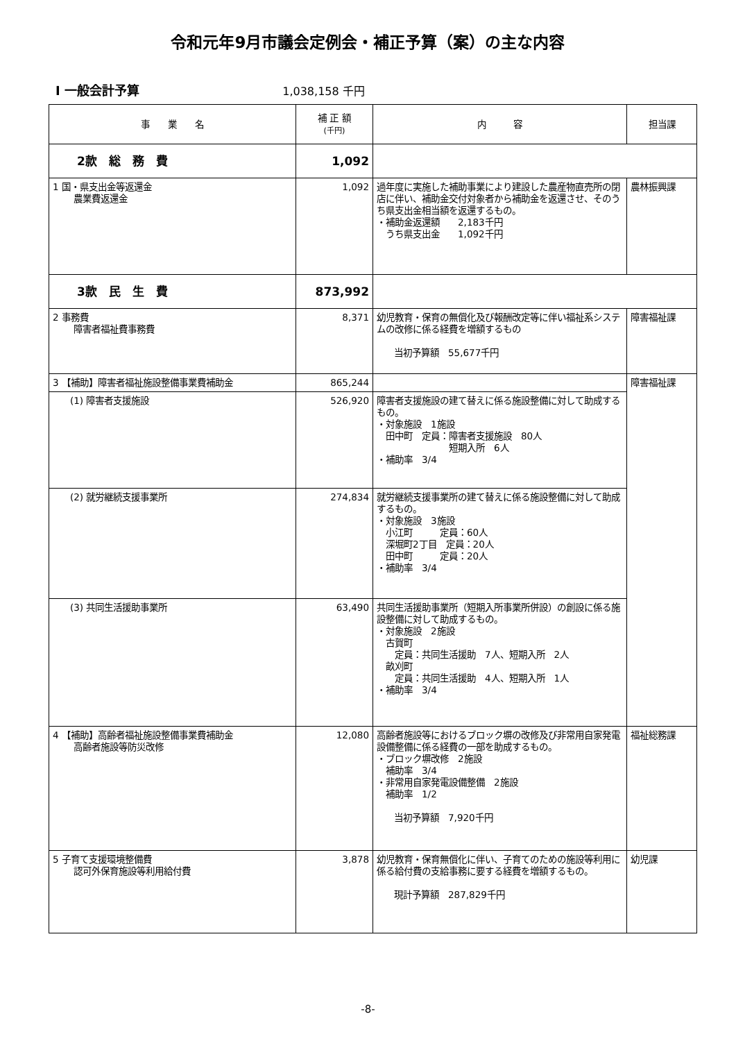令和元年9月市議会定例会・補正予算（案）の主な内容
Ⅰ 一般会計予算 1,038,158 千円
| 事 業 名 | 補 正 額 (千円) | 内 容 | 担当課 |
| --- | --- | --- | --- |
| 2款 総 務 費 | 1,092 | | |
| 1 国・県支出金等返還金 農業費返還金 | 1,092 | 過年度に実施した補助事業により建設した農産物直売所の閉店に伴い、補助金交付対象者から補助金を返還させ、そのうち県支出金相当額を返還するもの。 ・補助金返還額 2,183千円 うち県支出金 1,092千円 | 農林振興課 |
| 3款 民 生 費 | 873,992 | | |
| 2 事務費 障害者福祉費事務費 | 8,371 | 幼児教育・保育の無償化及び報酬改定等に伴い福祉系システムの改修に係る経費を増額するもの 当初予算額 55,677千円 | 障害福祉課 |
| 3 【補助】障害者福祉施設整備事業費補助金 | 865,244 | | 障害福祉課 |
| (1) 障害者支援施設 | 526,920 | 障害者支援施設の建て替えに係る施設整備に対して助成するもの。 ・対象施設 1施設 田中町 定員：障害者支援施設 80人 短期入所 6人 ・補助率 3/4 | |
| (2) 就労継続支援事業所 | 274,834 | 就労継続支援事業所の建て替えに係る施設整備に対して助成するもの。 ・対象施設 3施設 小江町 定員：60人 深堀町2丁目 定員：20人 田中町 定員：20人 ・補助率 3/4 | |
| (3) 共同生活援助事業所 | 63,490 | 共同生活援助事業所（短期入所事業所併設）の創設に係る施設整備に対して助成するもの。 ・対象施設 2施設 古賀町 定員：共同生活援助 7人、短期入所 2人 畝刈町 定員：共同生活援助 4人、短期入所 1人 ・補助率 3/4 | |
| 4 【補助】高齢者福祉施設整備事業費補助金 高齢者施設等防災改修 | 12,080 | 高齢者施設等におけるブロック塀の改修及び非常用自家発電設備整備に係る経費の一部を助成するもの。 ・ブロック塀改修 2施設 補助率 3/4 ・非常用自家発電設備整備 2施設 補助率 1/2 当初予算額 7,920千円 | 福祉総務課 |
| 5 子育て支援環境整備費 認可外保育施設等利用給付費 | 3,878 | 幼児教育・保育無償化に伴い、子育てのための施設等利用に係る給付費の支給事務に要する経費を増額するもの。 現計予算額 287,829千円 | 幼児課 |
-8-